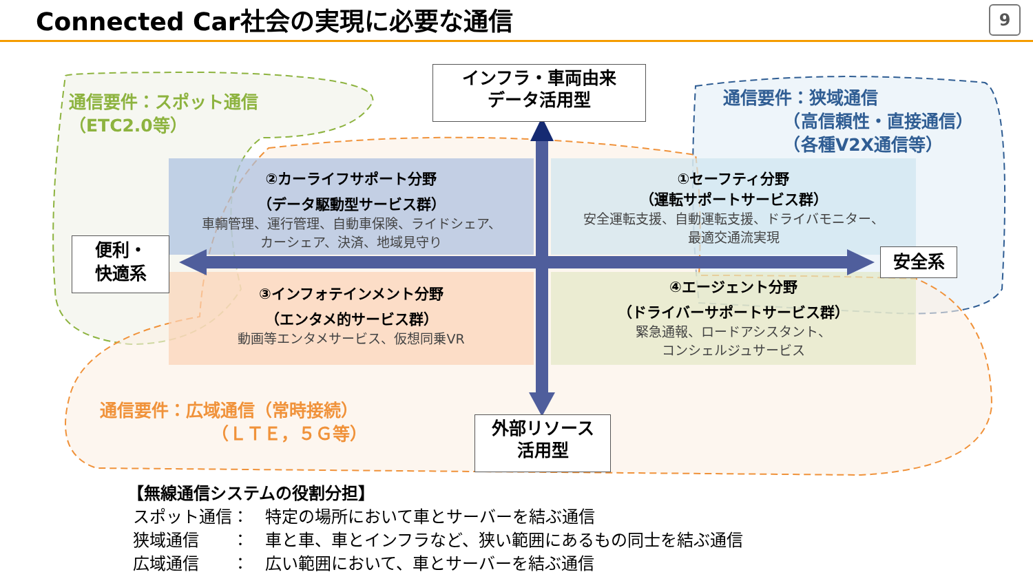Connected Car社会の実現に必要な通信
9
インフラ・車両由来
データ活用型
外部リソース
活用型
便利・
快適系
安全系
通信要件：スポット通信
（ETC2.0等）
通信要件：狭域通信
　　　　（高信頼性・直接通信）
　　　　（各種V2X通信等）
通信要件：広域通信（常時接続）
　　　　　　　（ＬＴＥ，５Ｇ等）
②カーライフサポート分野
（データ駆動型サービス群）
車輌管理、運行管理、自動車保険、ライドシェア、
カーシェア、決済、地域見守り
①セーフティ分野
（運転サポートサービス群）
安全運転支援、自動運転支援、ドライバモニター、
最適交通流実現
③インフォテインメント分野
（エンタメ的サービス群）
動画等エンタメサービス、仮想同乗VR
④エージェント分野
（ドライバーサポートサービス群）
緊急通報、ロードアシスタント、
コンシェルジュサービス
【無線通信システムの役割分担】
スポット通信：　特定の場所において車とサーバーを結ぶ通信
狭域通信　　：　車と車、車とインフラなど、狭い範囲にあるもの同士を結ぶ通信
広域通信　　：　広い範囲において、車とサーバーを結ぶ通信